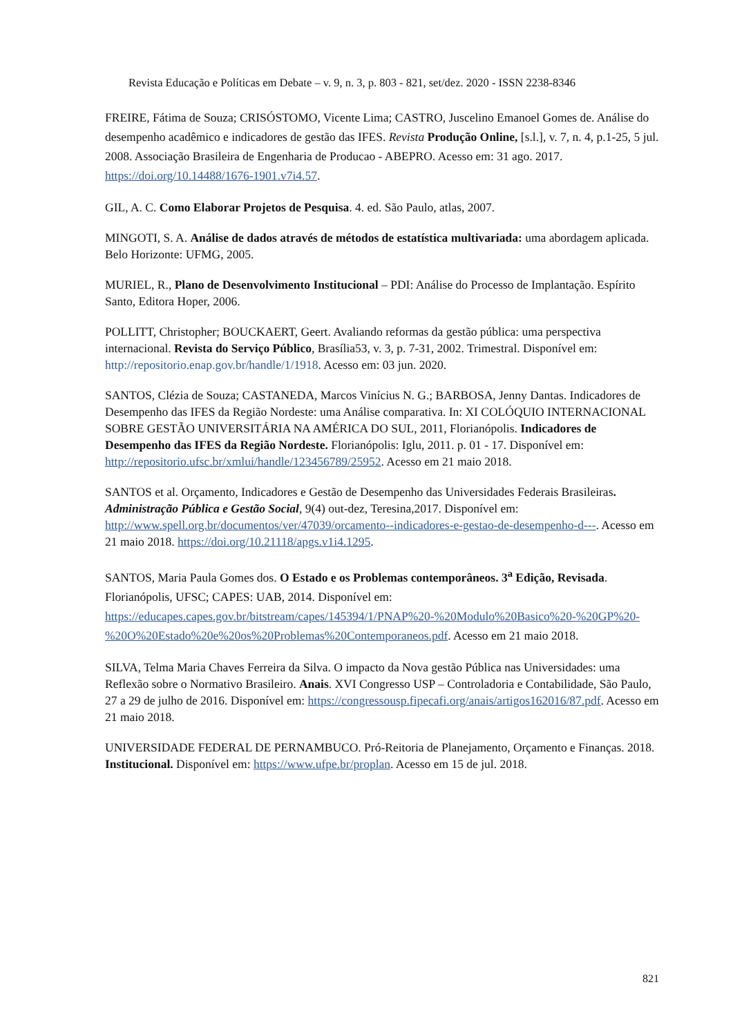Revista Educação e Políticas em Debate – v. 9, n. 3, p. 803 - 821, set/dez. 2020 - ISSN 2238-8346
FREIRE, Fátima de Souza; CRISÓSTOMO, Vicente Lima; CASTRO, Juscelino Emanoel Gomes de. Análise do desempenho acadêmico e indicadores de gestão das IFES. Revista Produção Online, [s.l.], v. 7, n. 4, p.1-25, 5 jul. 2008. Associação Brasileira de Engenharia de Producao - ABEPRO. Acesso em: 31 ago. 2017. https://doi.org/10.14488/1676-1901.v7i4.57.
GIL, A. C. Como Elaborar Projetos de Pesquisa. 4. ed. São Paulo, atlas, 2007.
MINGOTI, S. A. Análise de dados através de métodos de estatística multivariada: uma abordagem aplicada. Belo Horizonte: UFMG, 2005.
MURIEL, R., Plano de Desenvolvimento Institucional – PDI: Análise do Processo de Implantação. Espírito Santo, Editora Hoper, 2006.
POLLITT, Christopher; BOUCKAERT, Geert. Avaliando reformas da gestão pública: uma perspectiva internacional. Revista do Serviço Público, Brasília53, v. 3, p. 7-31, 2002. Trimestral. Disponível em: http://repositorio.enap.gov.br/handle/1/1918. Acesso em: 03 jun. 2020.
SANTOS, Clézia de Souza; CASTANEDA, Marcos Vinícius N. G.; BARBOSA, Jenny Dantas. Indicadores de Desempenho das IFES da Região Nordeste: uma Análise comparativa. In: XI COLÓQUIO INTERNACIONAL SOBRE GESTÃO UNIVERSITÁRIA NA AMÉRICA DO SUL, 2011, Florianópolis. Indicadores de Desempenho das IFES da Região Nordeste. Florianópolis: Iglu, 2011. p. 01 - 17. Disponível em: http://repositorio.ufsc.br/xmlui/handle/123456789/25952. Acesso em 21 maio 2018.
SANTOS et al. Orçamento, Indicadores e Gestão de Desempenho das Universidades Federais Brasileiras. Administração Pública e Gestão Social, 9(4) out-dez, Teresina,2017. Disponível em: http://www.spell.org.br/documentos/ver/47039/orcamento--indicadores-e-gestao-de-desempenho-d---. Acesso em 21 maio 2018. https://doi.org/10.21118/apgs.v1i4.1295.
SANTOS, Maria Paula Gomes dos. O Estado e os Problemas contemporâneos. 3<sup>a</sup> Edição, Revisada. Florianópolis, UFSC; CAPES: UAB, 2014. Disponível em: https://educapes.capes.gov.br/bitstream/capes/145394/1/PNAP%20-%20Modulo%20Basico%20-%20GP%20-%20O%20Estado%20e%20os%20Problemas%20Contemporaneos.pdf. Acesso em 21 maio 2018.
SILVA, Telma Maria Chaves Ferreira da Silva. O impacto da Nova gestão Pública nas Universidades: uma Reflexão sobre o Normativo Brasileiro. Anais. XVI Congresso USP – Controladoria e Contabilidade, São Paulo, 27 a 29 de julho de 2016. Disponível em: https://congressousp.fipecafi.org/anais/artigos162016/87.pdf. Acesso em 21 maio 2018.
UNIVERSIDADE FEDERAL DE PERNAMBUCO. Pró-Reitoria de Planejamento, Orçamento e Finanças. 2018. Institucional. Disponível em: https://www.ufpe.br/proplan. Acesso em 15 de jul. 2018.
821